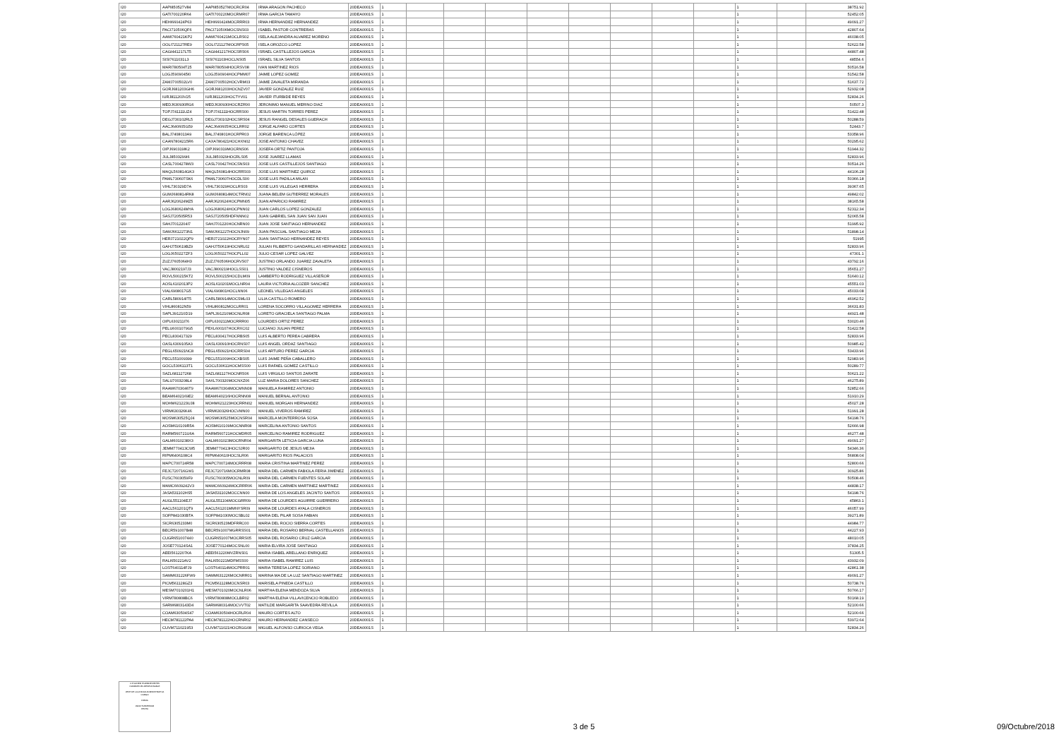| I20 | AAPI850527V84 | AAPI850527MOCRCR04 | IRMA ARAGON PACHECO | 20DEA0001S | 1 | | | | | | | | | 1 | | 38751.92 |
| I20 | GATI700220R64 | GATI700220MOCRMR07 | IRMA GARCIA TAMAYO | 20DEA0001S | 1 | | | | | | | | | 1 | | 52452.05 |
| I20 | HEHI660424P63 | HEHI660424MOCRRR03 | IRMA HERNANDEZ HERNANDEZ | 20DEA0001S | 1 | | | | | | | | | 1 | | 49091.27 |
| I20 | PACI710506QF6 | PACI710506MOCSNS03 | ISABEL PASTOR CONTRERAS | 20DEA0001S | 1 | | | | | | | | | 1 | | 42807.64 |
| I20 | AAMI760421KP2 | AAMI760421MOCLRS02 | ISELA ALEJANDRA ALVAREZ MORENO | 20DEA0001S | 1 | | | | | | | | | 1 | | 46038.05 |
| I20 | OOLI721127RE9 | OOLI721127MOCRPS05 | ISELA OROZCO LOPEZ | 20DEA0001S | 1 | | | | | | | | | 1 | | 52622.58 |
| I20 | CAGI441217LT5 | CAGI441217HOCSRS06 | ISRAEL CASTILLEJOS GARCIA | 20DEA0001S | 1 | | | | | | | | | 1 | | 44807.48 |
| I20 | SISI7611031L3 | SISI761103HOCLNS05 | ISRAEL SILVA SANTOS | 20DEA0001S | 1 | | | | | | | | | 1 | | 48554.6 |
| I20 | MARI780504T25 | MARI780504HOCRSV08 | IVAN MARTINEZ RIOS | 20DEA0001S | 1 | | | | | | | | | 1 | | 50516.58 |
| I20 | LOGJ5909045I0 | LOGJ590904HOCPMM07 | JAIME LOPEZ GOMEZ | 20DEA0001S | 1 | | | | | | | | | 1 | | 51542.58 |
| I20 | ZAMJ700502LV0 | ZAMJ700502HOCVRM03 | JAIME ZAVALETA MIRANDA | 20DEA0001S | 1 | | | | | | | | | 1 | | 51637.72 |
| I20 | GORJ681203GH6 | GORJ681203HOCNZV07 | JAVIER GONZALEZ RUIZ | 20DEA0001S | 1 | | | | | | | | | 1 | | 52932.08 |
| I20 | IURJ811203V25 | IURJ811203HOCTYV01 | JAVIER ITURBIDE REYES | 20DEA0001S | 1 | | | | | | | | | 1 | | 52834.26 |
| I20 | MEDJ630930RG6 | MEDJ630930HOCRZR00 | JERONIMO MANUEL MERINO DIAZ | 20DEA0001S | 1 | | | | | | | | | 1 | | 50507.3 |
| I20 | TOPJ741111UZ4 | TOPJ741111HOCRRS00 | JESUS MARTIN TORRES PEREZ | 20DEA0001S | 1 | | | | | | | | | 1 | | 51422.48 |
| I20 | DEGJ730102RL5 | DEGJ730102HOCSRS04 | JESUS RANGEL DESALES GUERACH | 20DEA0001S | 1 | | | | | | | | | 1 | | 50288.59 |
| I20 | AACJ640605G59 | AACJ640605HOCLRR02 | JORGE ALFARO CORTES | 20DEA0001S | 1 | | | | | | | | | 1 | | 52443.7 |
| I20 | BALJ7408013A9 | BALJ740801HOCRPR03 | JORGE BARENCA LÓPEZ | 20DEA0001S | 1 | | | | | | | | | 1 | | 53358.96 |
| I20 | CAAN7804215R6 | CAXA780421HOCHXN02 | JOSE ANTONIO CHAVEZ | 20DEA0001S | 1 | | | | | | | | | 1 | | 50295.62 |
| I20 | OIPJ690319IK2 | OIPJ690319MOCRNS06 | JOSEFA ORTIZ PANTOJA | 20DEA0001S | 1 | | | | | | | | | 1 | | 51944.32 |
| I20 | JULJ8503299I6 | JULJ850329HOCRLS05 | JOSE JUAREZ LLAMAS | 20DEA0001S | 1 | | | | | | | | | 1 | | 52833.96 |
| I20 | CASL7004278W3 | CASL700427HOCSNS03 | JOSE LUIS CASTILLEJOS SANTIAGO | 20DEA0001S | 1 | | | | | | | | | 1 | | 50514.26 |
| I20 | MAQL560814GK3 | MAQL560814HOCRRS03 | JOSE LUIS MARTINEZ QUIROZ | 20DEA0001S | 1 | | | | | | | | | 1 | | 44106.28 |
| I20 | PAML730607SK6 | PAML730607HOCDLS00 | JOSE LUIS PADILLA MILAN | 20DEA0001S | 1 | | | | | | | | | 1 | | 50366.18 |
| I20 | VIHL730329D7A | VIHL730329HOCLRS03 | JOSE LUIS VILLEGAS HERRERA | 20DEA0001S | 1 | | | | | | | | | 1 | | 39367.65 |
| I20 | GUMJ680814RK8 | GUMJ680814MOCTRN02 | JUANA BELEM GUTIERREZ MORALES | 20DEA0001S | 1 | | | | | | | | | 1 | | 49842.02 |
| I20 | AARJ620624MZ5 | AARJ620624HOCPMN05 | JUAN APARICIO RAMIREZ | 20DEA0001S | 1 | | | | | | | | | 1 | | 38165.58 |
| I20 | LOGJ680624MYA | LOGJ680624HOCPNN02 | JUAN CARLOS LOPEZ GONZALEZ | 20DEA0001S | 1 | | | | | | | | | 1 | | 52312.34 |
| I20 | SASJ720505R53 | SASJ720505HDFNNN02 | JUAN GABRIEL SAN JUAN SAN JUAN | 20DEA0001S | 1 | | | | | | | | | 1 | | 52065.58 |
| I20 | SAHJ7012204I7 | SAHJ701220HOCNRN00 | JUAN JOSE SANTIAGO HERNANDEZ | 20DEA0001S | 1 | | | | | | | | | 1 | | 51995.92 |
| I20 | SAMJ6612273N1 | SAMJ661227HOCNJN09 | JUAN PASCUAL SANTIAGO MEJIA | 20DEA0001S | 1 | | | | | | | | | 1 | | 51898.14 |
| I20 | HERJ721022QP9 | HERJ721022HOCRYN07 | JUAN SANTIAGO HERNANDEZ REYES | 20DEA0001S | 1 | | | | | | | | | 1 | | 51995 |
| I20 | GAHJ750619BZ9 | GAHJ750619HOCNRL02 | JULIAN FILIBERTO GANDARILLAS HERNANDEZ | 20DEA0001S | 1 | | | | | | | | | 1 | | 52833.96 |
| I20 | LOGJ650227ZF3 | LOGJ650227HOCPLL02 | JULIO CESAR LOPEZ GALVEZ | 20DEA0001S | 1 | | | | | | | | | 1 | | 47301.1 |
| I20 | ZUZJ7605064H3 | ZUZJ760506HOCRVS07 | JUSTINO ORLANDO JUAREZ ZAVALETA | 20DEA0001S | 1 | | | | | | | | | 1 | | 43792.16 |
| I20 | VACJ8002197J3 | VACJ800219HOCLSS01 | JUSTINO VALDEZ CISNEROS | 20DEA0001S | 1 | | | | | | | | | 1 | | 35651.27 |
| I20 | ROVL500215KT2 | ROVL500215HOCDLM09 | LAMBERTO RODRIGUEZ VILLASEÑOR | 20DEA0001S | 1 | | | | | | | | | 1 | | 51640.12 |
| I20 | AOSL6102013P2 | AOSL610201MOCLNR04 | LAURA VICTORIA ALCOZER SANCHEZ | 20DEA0001S | 1 | | | | | | | | | 1 | | 45551.03 |
| I20 | VIAL6908017G5 | VIAL690801HOCLNN06 | LEONEL VILLEGAS ANGELES | 20DEA0001S | 1 | | | | | | | | | 1 | | 45033.08 |
| I20 | CARL580914IT5 | CARL580914MOCSML03 | LILIA CASTILLO ROMERO | 20DEA0001S | 1 | | | | | | | | | 1 | | 46962.52 |
| I20 | VIHL860812N59 | VIHL860812MOCLRR01 | LORENA SOCORRO VILLAGOMEZ HERRERA | 20DEA0001S | 1 | | | | | | | | | 1 | | 36631.83 |
| I20 | SAPL391210D19 | SAPL391210MOCNLR08 | LORETO GRACIELA SANTIAGO PALMA | 20DEA0001S | 1 | | | | | | | | | 1 | | 44921.48 |
| I20 | OIPL630211I76 | OIPL630211MOCRRR00 | LOURDES ORTIZ PEREZ | 20DEA0001S | 1 | | | | | | | | | 1 | | 53020.46 |
| I20 | PELU6001079G5 | PEXL600107HOCRXC02 | LUCIANO JULIAN PEREZ | 20DEA0001S | 1 | | | | | | | | | 1 | | 51422.58 |
| I20 | PECL830417329 | PECL830417HOCRBS05 | LUIS ALBERTO PEREA CABRERA | 20DEA0001S | 1 | | | | | | | | | 1 | | 52833.96 |
| I20 | OASL6309105A3 | OASL630910HOCRNS07 | LUIS ANGEL ORDAZ SANTIAGO | 20DEA0001S | 1 | | | | | | | | | 1 | | 50985.42 |
| I20 | PEGL650921NC8 | PEGL650921HOCRRS04 | LUIS ARTURO PEREZ GARCIA | 20DEA0001S | 1 | | | | | | | | | 1 | | 53433.96 |
| I20 | PECL551009399 | PECL551009HOCXBS05 | LUIS JAIME PEÑA CABALLERO | 20DEA0001S | 1 | | | | | | | | | 1 | | 52983.96 |
| I20 | GOCL5306113T1 | GOCL530611HOCMSS00 | LUIS RAFAEL GOMEZ CASTILLO | 20DEA0001S | 1 | | | | | | | | | 1 | | 50289.77 |
| I20 | SAZL681127268 | SAZL681127HOCNRS06 | LUIS VIRGILIO SANTOS ZARATE | 20DEA0001S | 1 | | | | | | | | | 1 | | 50621.22 |
| I20 | SALU7003208L4 | SAXL700320MOCNXZ06 | LUZ MARIA DOLORES SANCHEZ | 20DEA0001S | 1 | | | | | | | | | 1 | | 46275.89 |
| I20 | RAAM6703046T9 | RAAM670304MOCMNN08 | MANUELA RAMIREZ ANTONIO | 20DEA0001S | 1 | | | | | | | | | 1 | | 52852.66 |
| I20 | BEAM6402169E2 | BEAM640216HOCRNN08 | MANUEL BERNAL ANTONIO | 20DEA0001S | 1 | | | | | | | | | 1 | | 51910.29 |
| I20 | MOHM621223UJ8 | MOHM621223HOCRRN02 | MANUEL MORGAN HERNANDEZ | 20DEA0001S | 1 | | | | | | | | | 1 | | 45027.28 |
| I20 | VIRM630326K46 | VIRM630326HOCVMN00 | MANUEL VIVEROS RAMIREZ | 20DEA0001S | 1 | | | | | | | | | 1 | | 51991.28 |
| I20 | MOSM630525QJ4 | MOSM630525MOCNSR04 | MARCELA MONTERROSA SOSA | 20DEA0001S | 1 | | | | | | | | | 1 | | 54198.76 |
| I20 | AOSM610109R5A | AOSM610109MOCNNR08 | MARCELINA ANTONIO SANTOS | 20DEA0001S | 1 | | | | | | | | | 1 | | 52666.98 |
| I20 | RARM560721U6A | RARM560721HOCMDR05 | MARCELINO RAMIREZ RODRIGUEZ | 20DEA0001S | 1 | | | | | | | | | 1 | | 46277.48 |
| I20 | GALM6010238X3 | GALM601023MOCRNR04 | MARGARITA LETICIA GARCIA LUNA | 20DEA0001S | 1 | | | | | | | | | 1 | | 49091.27 |
| I20 | JEMM770413CW5 | JEMM770413HOCSJR00 | MARGARITO DE JESUS MEJIA | 20DEA0001S | 1 | | | | | | | | | 1 | | 54346.36 |
| I20 | RIPM6406108C4 | RIPM640610HOCSLR06 | MARGARITO RIOS PALACIOS | 20DEA0001S | 1 | | | | | | | | | 1 | | 56808.04 |
| I20 | MAPC700724R58 | MAPC700724MOCRRR08 | MARIA CRISTINA MARTINEZ PEREZ | 20DEA0001S | 1 | | | | | | | | | 1 | | 52800.66 |
| I20 | FEJC720716GW1 | FEJC720716MOCRMR08 | MARIA DEL CARMEN FABIOLA FERIA JIMENEZ | 20DEA0001S | 1 | | | | | | | | | 1 | | 30925.86 |
| I20 | FUSC7603059F9 | FUSC760305MOCNLR09 | MARIA DEL CARMEN FUENTES SOLAR | 20DEA0001S | 1 | | | | | | | | | 1 | | 50508.46 |
| I20 | MAMC6609242V3 | MAMC660924MOCRRR06 | MARIA DEL CARMEN MARTINEZ MARTINEZ | 20DEA0001S | 1 | | | | | | | | | 1 | | 44838.17 |
| I20 | JASA531102HS5 | JASA531102MOCCNN00 | MARIA DE LOS ANGELES JACINTO SANTOS | 20DEA0001S | 1 | | | | | | | | | 1 | | 54198.76 |
| I20 | AUGL551104EJ7 | AUGL551104MOCGRR09 | MARIA DE LOURDES AGUIRRE GUERRERO | 20DEA0001S | 1 | | | | | | | | | 1 | | 45863.1 |
| I20 | AACL561201QT9 | AACL561201MMNYSR09 | MARIA DE LOURDES AYALA CISNEROS | 20DEA0001S | 1 | | | | | | | | | 1 | | 46057.99 |
| I20 | SOFP841030BTA | SOFP841030MOCSBL02 | MARIA DEL PILAR SOSA FABIAN | 20DEA0001S | 1 | | | | | | | | | 1 | | 39271.89 |
| I20 | SICR6305233M0 | SICR630523MDFRRC00 | MARIA DEL ROCIO SIERRA CORTES | 20DEA0001S | 1 | | | | | | | | | 1 | | 44984.77 |
| I20 | BECR591007B48 | BECR591007MGRRSS01 | MARIA DEL ROSARIO BERNAL CASTELLANOS | 20DEA0001S | 1 | | | | | | | | | 1 | | 44227.93 |
| I20 | CUGR651007440 | CUGR651007MOCRRS05 | MARIA DEL ROSARIO CRUZ GARCIA | 20DEA0001S | 1 | | | | | | | | | 1 | | 48010.05 |
| I20 | JOSE770124SA1 | JOSE770124MOCSNL00 | MARIA ELVIRA JOSE SANTIAGO | 20DEA0001S | 1 | | | | | | | | | 1 | | 37834.25 |
| I20 | AEEI5612207KA | AEEI561220MVZRNS01 | MARIA ISABEL ARELLANO ENRIQUEZ | 20DEA0001S | 1 | | | | | | | | | 1 | | 51305.5 |
| I20 | RALI650221AV2 | RALI650221MDFMSS00 | MARIA ISABEL RAMIREZ LUIS | 20DEA0001S | 1 | | | | | | | | | 1 | | 43932.09 |
| I20 | LOST640114FJ9 | LOST640114MOCPRR01 | MARIA TERESA LOPEZ SORIANO | 20DEA0001S | 1 | | | | | | | | | 1 | | 42861.38 |
| I20 | SAMM631226FW9 | SAMM631226MOCNRR01 | MARINA MA DE LA LUZ SANTIAGO MARTINEZ | 20DEA0001S | 1 | | | | | | | | | 1 | | 49091.27 |
| I20 | PICM561128GZ3 | PICM561128MOCNSR03 | MARISELA PINEDA CASTILLO | 20DEA0001S | 1 | | | | | | | | | 1 | | 50738.76 |
| I20 | MESM7010201H1 | MESM701020MOCNLR06 | MARTHA ELENA MENDOZA SILVA | 20DEA0001S | 1 | | | | | | | | | 1 | | 50766.17 |
| I20 | VIRM780808BC6 | VIRM780808MOCLBR02 | MARTHA ELENA VILLAVICENCIO ROBLEDO | 20DEA0001S | 1 | | | | | | | | | 1 | | 50168.19 |
| I20 | SARM6803143D4 | SARM680314MOCVVT02 | MATILDE MARGARITA SAAVEDRA REVILLA | 20DEA0001S | 1 | | | | | | | | | 1 | | 52100.66 |
| I20 | COAM630504S47 | COAM630504HOCRLR04 | MAURO CORTES ALTO | 20DEA0001S | 1 | | | | | | | | | 1 | | 52100.66 |
| I20 | HECM781122PA4 | HECM781122HOCRNR02 | MAURO HERNANDEZ CANSECO | 20DEA0001S | 1 | | | | | | | | | 1 | | 53972.64 |
| I20 | CUVM711021953 | CUVM711021HOCRGG08 | MIGUEL ALFONSO CURIOCA VEGA | 20DEA0001S | 1 | | | | | | | | | 1 | | 52834.26 |
C.P.JAVIER ITURBIDE REYES
NOMBRE DEL RESPONSABLE
JEFE DE LA UNIDAD ADMINISTRATIVA
CARGO
FIRMA
09/OCTUBRE/2018
FECHA
3 de 5 09/Octubre/2018